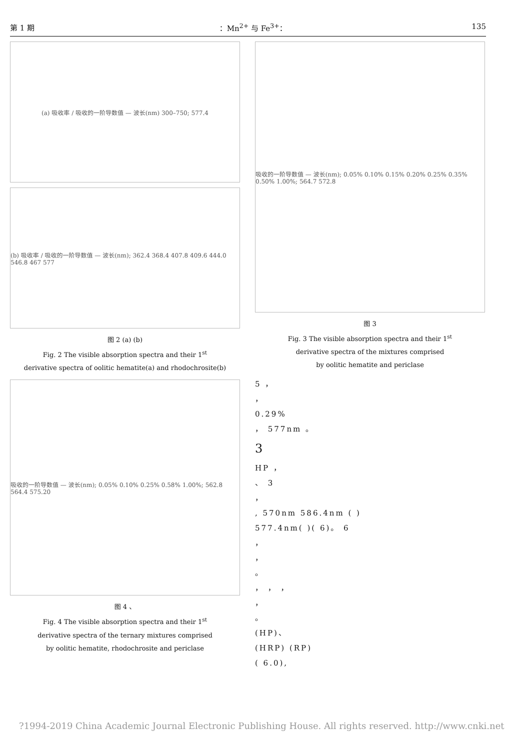第 1 期 ：Mn<sup>2+</sup> 与 Fe<sup>3+</sup>： 135
(a) 吸收率 / 吸收的一阶导数值 — 波长(nm) 300–750; 577.4
(b) 吸收率 / 吸收的一阶导数值 — 波长(nm); 362.4 368.4 407.8 409.6 444.0 546.8 467 577
图 2 (a) (b)
Fig. 2 The visible absorption spectra and their 1<sup>st</sup>
derivative spectra of oolitic hematite(a) and rhodochrosite(b)
吸收的一阶导数值 — 波长(nm); 0.05% 0.10% 0.25% 0.58% 1.00%; 562.8 564.4 575.20
图 4 、
Fig. 4 The visible absorption spectra and their 1<sup>st</sup>
derivative spectra of the ternary mixtures comprised
by oolitic hematite, rhodochrosite and periclase
吸收的一阶导数值 — 波长(nm); 0.05% 0.10% 0.15% 0.20% 0.25% 0.35% 0.50% 1.00%; 564.7 572.8
图 3
Fig. 3 The visible absorption spectra and their 1<sup>st</sup>
derivative spectra of the mixtures comprised
by oolitic hematite and periclase
5 ，
，
0.29%
， 577nm 。
3
HP ，
、 3
，
, 570nm 586.4nm ( )
577.4nm( )( 6)。 6
，
，
。
， ， ，
，
。
(HP)、
(HRP) (RP)
( 6.0),
?1994-2019 China Academic Journal Electronic Publishing House. All rights reserved. http://www.cnki.net